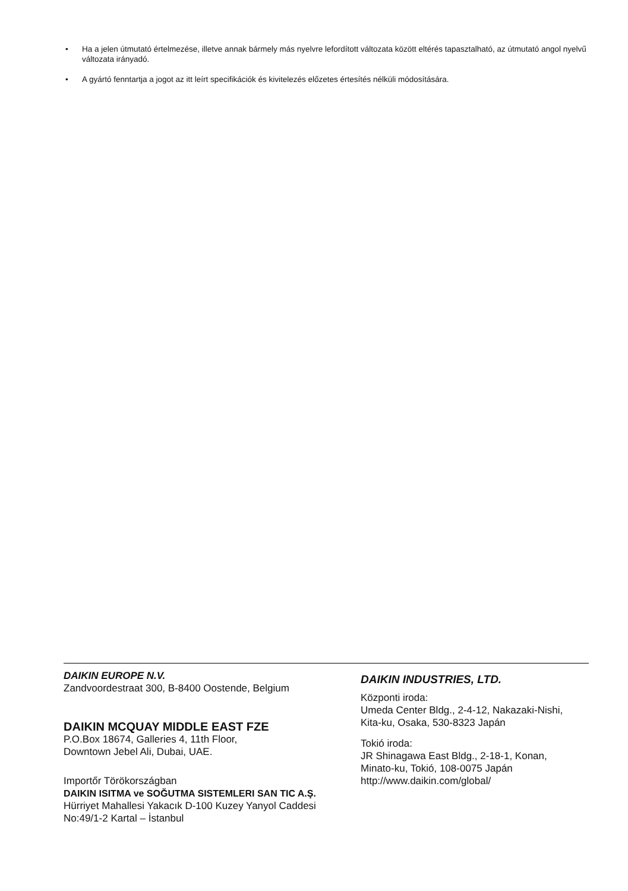• Ha a jelen útmutató értelmezése, illetve annak bármely más nyelvre lefordított változata között eltérés tapasztalható, az útmutató angol nyelvű változata irányadó.
• A gyártó fenntartja a jogot az itt leírt specifikációk és kivitelezés előzetes értesítés nélküli módosítására.
DAIKIN EUROPE N.V.
Zandvoordestraat 300, B-8400 Oostende, Belgium
DAIKIN MCQUAY MIDDLE EAST FZE
P.O.Box 18674, Galleries 4, 11th Floor,
Downtown Jebel Ali, Dubai, UAE.
Importőr Törökországban
DAIKIN ISITMA ve SOĞUTMA SISTEMLERI SAN TIC A.Ş.
Hürriyet Mahallesi Yakacık D-100 Kuzey Yanyol Caddesi
No:49/1-2 Kartal – İstanbul
DAIKIN INDUSTRIES, LTD.
Központi iroda:
Umeda Center Bldg., 2-4-12, Nakazaki-Nishi,
Kita-ku, Osaka, 530-8323 Japán
Tokió iroda:
JR Shinagawa East Bldg., 2-18-1, Konan,
Minato-ku, Tokió, 108-0075 Japán
http://www.daikin.com/global/